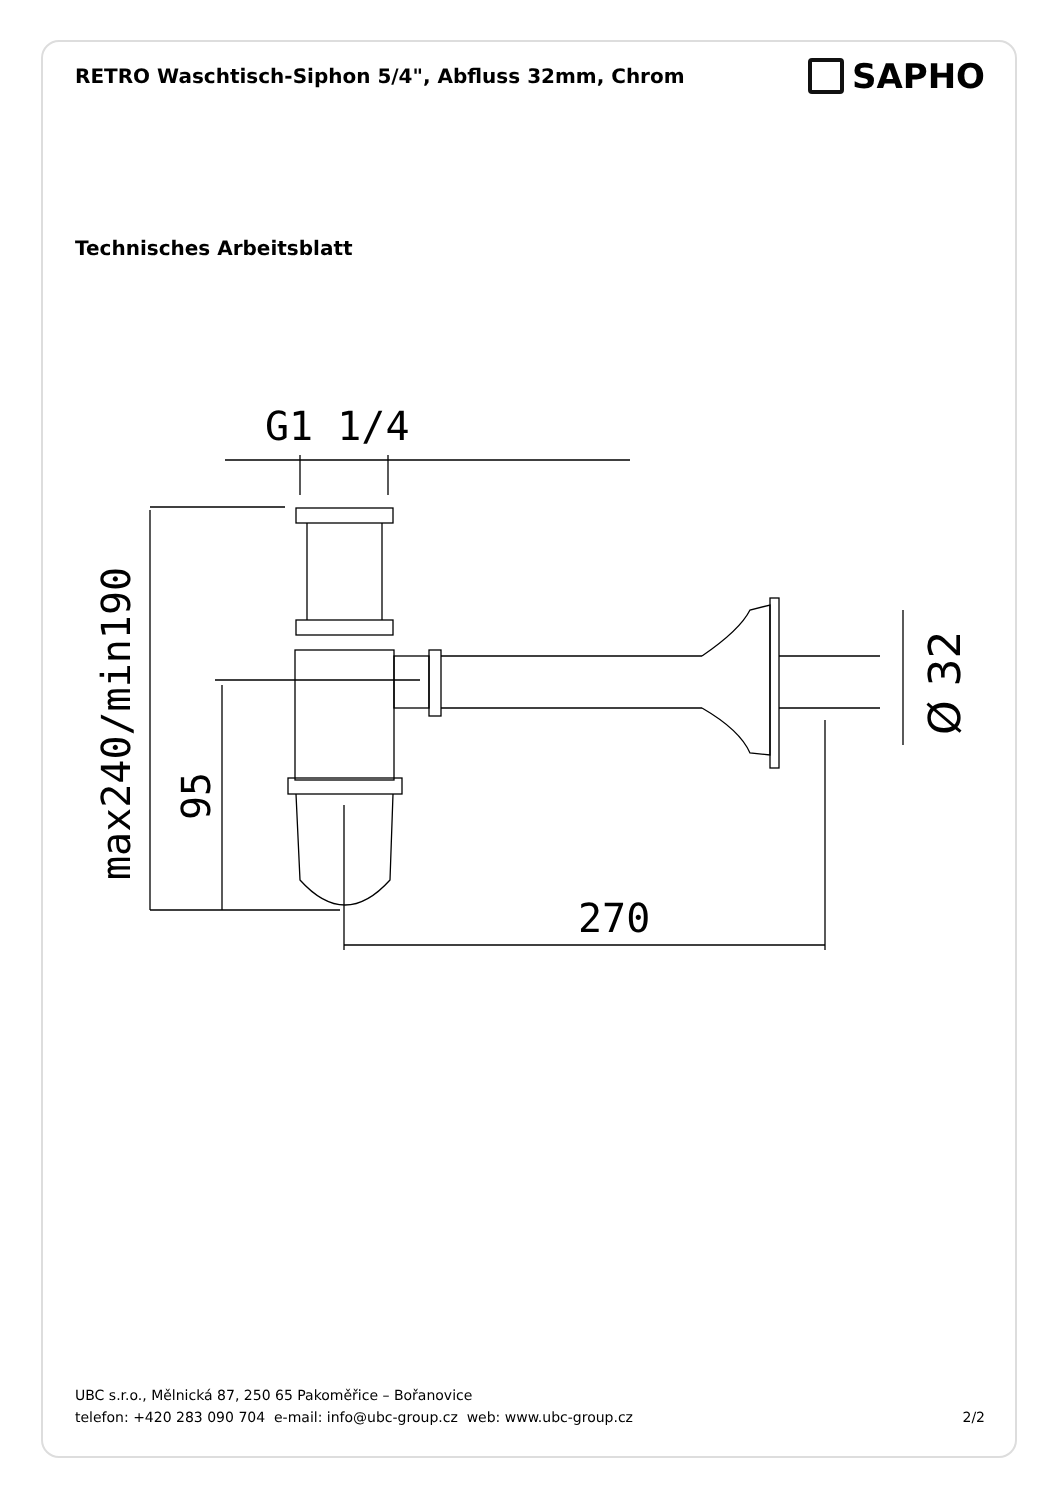RETRO Waschtisch-Siphon 5/4", Abfluss 32mm, Chrom
SAPHO
Technisches Arbeitsblatt
G1 1/4
270
max240/min190
95
Ø 32
UBC s.r.o., Mělnická 87, 250 65 Pakoměřice – Bořanovice
telefon: +420 283 090 704 e-mail: info@ubc-group.cz web: www.ubc-group.cz 2/2